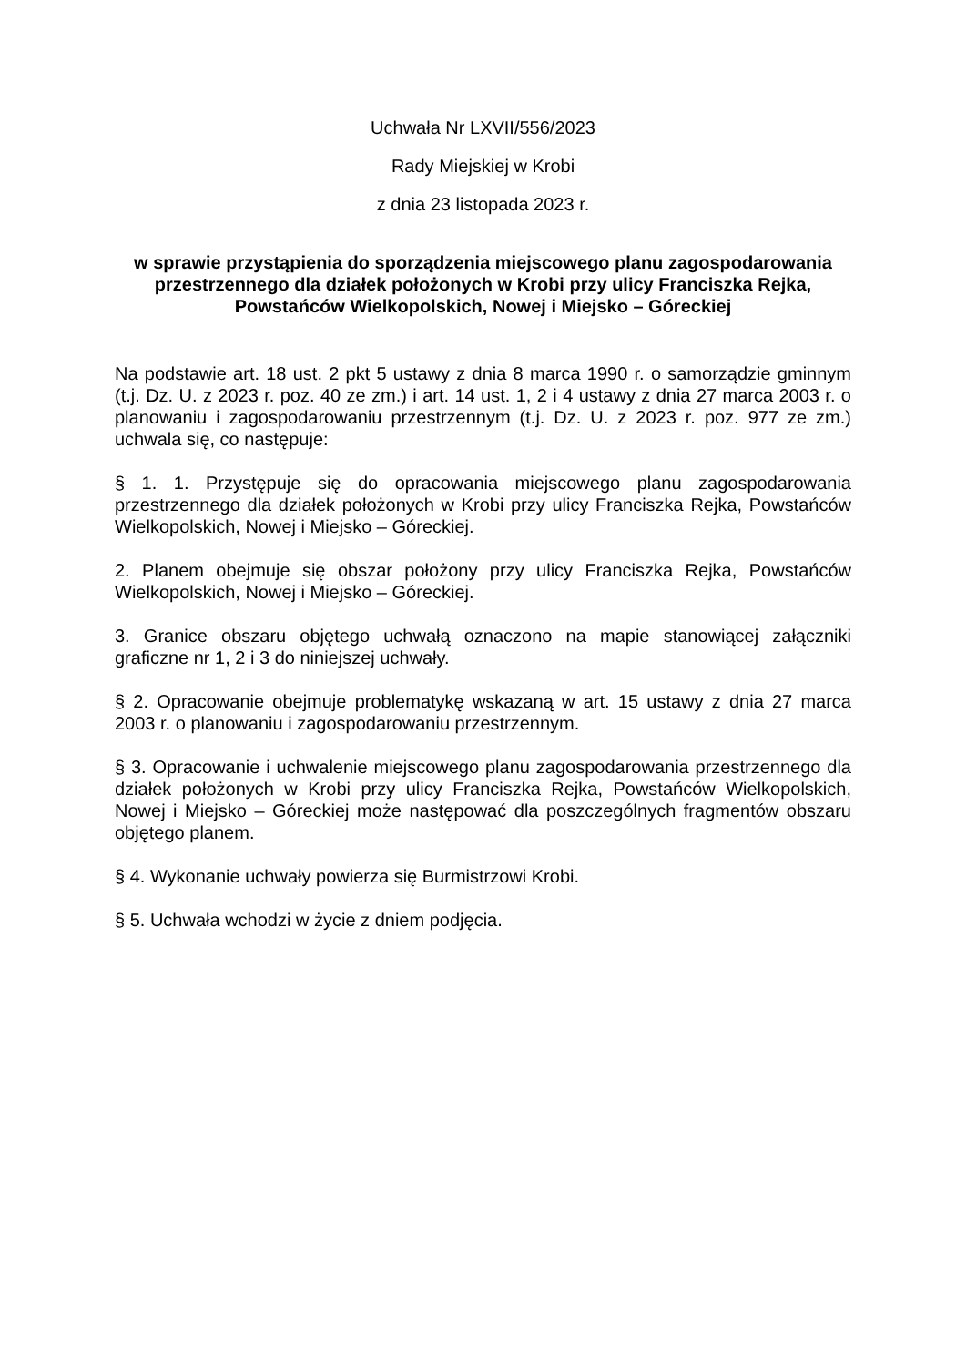Uchwała Nr LXVII/556/2023
Rady Miejskiej w Krobi
z dnia 23 listopada 2023 r.
w sprawie przystąpienia do sporządzenia miejscowego planu zagospodarowania przestrzennego dla działek położonych w Krobi przy ulicy Franciszka Rejka, Powstańców Wielkopolskich, Nowej i Miejsko – Góreckiej
Na podstawie art. 18 ust. 2 pkt 5 ustawy z dnia 8 marca 1990 r. o samorządzie gminnym (t.j. Dz. U. z 2023 r. poz. 40 ze zm.) i art. 14 ust. 1, 2 i 4 ustawy z dnia 27 marca 2003 r. o planowaniu i zagospodarowaniu przestrzennym (t.j. Dz. U. z 2023 r. poz. 977 ze zm.) uchwala się, co następuje:
§ 1. 1. Przystępuje się do opracowania miejscowego planu zagospodarowania przestrzennego dla działek położonych w Krobi przy ulicy Franciszka Rejka, Powstańców Wielkopolskich, Nowej i Miejsko – Góreckiej.
2. Planem obejmuje się obszar położony przy ulicy Franciszka Rejka, Powstańców Wielkopolskich, Nowej i Miejsko – Góreckiej.
3. Granice obszaru objętego uchwałą oznaczono na mapie stanowiącej załączniki graficzne nr 1, 2 i 3 do niniejszej uchwały.
§ 2. Opracowanie obejmuje problematykę wskazaną w art. 15 ustawy z dnia 27 marca 2003 r. o planowaniu i zagospodarowaniu przestrzennym.
§ 3. Opracowanie i uchwalenie miejscowego planu zagospodarowania przestrzennego dla działek położonych w Krobi przy ulicy Franciszka Rejka, Powstańców Wielkopolskich, Nowej i Miejsko – Góreckiej może następować dla poszczególnych fragmentów obszaru objętego planem.
§ 4. Wykonanie uchwały powierza się Burmistrzowi Krobi.
§ 5. Uchwała wchodzi w życie z dniem podjęcia.